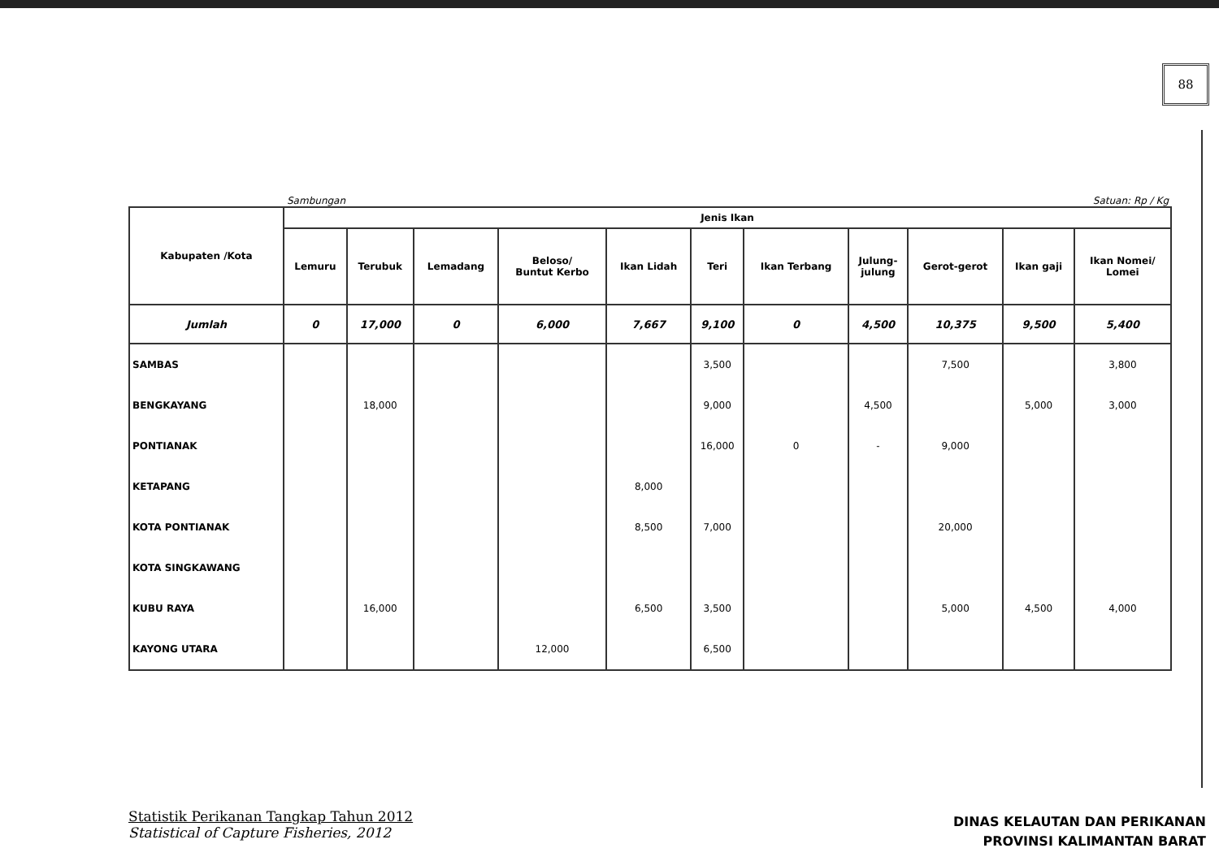88
Sambungan Satuan: Rp / Kg
| Kabupaten /Kota | Jenis Ikan | | | | | | | | | | |
| --- | --- | --- | --- | --- | --- | --- | --- | --- | --- | --- | --- |
| | Lemuru | Terubuk | Lemadang | Beloso/ Buntut Kerbo | Ikan Lidah | Teri | Ikan Terbang | Julung- julung | Gerot-gerot | Ikan gaji | Ikan Nomei/ Lomei |
| Jumlah | 0 | 17,000 | 0 | 6,000 | 7,667 | 9,100 | 0 | 4,500 | 10,375 | 9,500 | 5,400 |
| SAMBAS | | | | | | 3,500 | | | 7,500 | | 3,800 |
| BENGKAYANG | | 18,000 | | | | 9,000 | | 4,500 | | 5,000 | 3,000 |
| PONTIANAK | | | | | | 16,000 | 0 | - | 9,000 | | |
| KETAPANG | | | | | 8,000 | | | | | | |
| KOTA PONTIANAK | | | | | 8,500 | 7,000 | | | 20,000 | | |
| KOTA SINGKAWANG | | | | | | | | | | | |
| KUBU RAYA | | 16,000 | | | 6,500 | 3,500 | | | 5,000 | 4,500 | 4,000 |
| KAYONG UTARA | | | | 12,000 | | 6,500 | | | | | |
Statistik Perikanan Tangkap Tahun 2012
Statistical of Capture Fisheries, 2012
DINAS KELAUTAN DAN PERIKANAN
PROVINSI KALIMANTAN BARAT